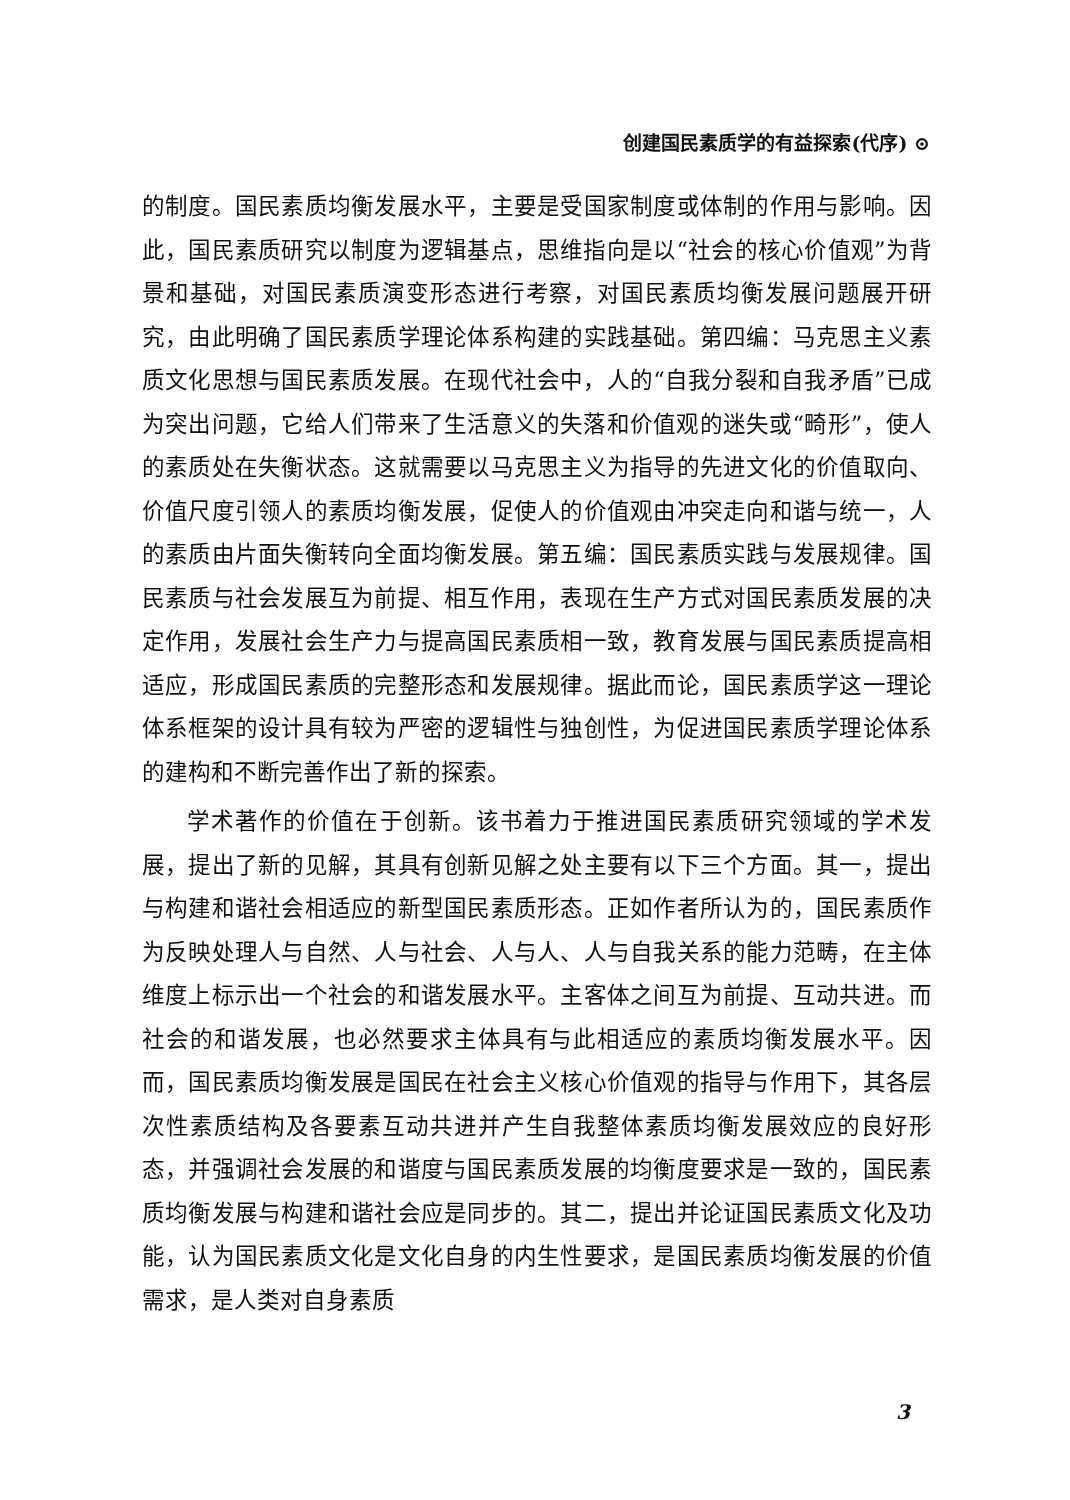创建国民素质学的有益探索(代序) ⊙
的制度。国民素质均衡发展水平，主要是受国家制度或体制的作用与影响。因此，国民素质研究以制度为逻辑基点，思维指向是以“社会的核心价值观”为背景和基础，对国民素质演变形态进行考察，对国民素质均衡发展问题展开研究，由此明确了国民素质学理论体系构建的实践基础。第四编：马克思主义素质文化思想与国民素质发展。在现代社会中，人的“自我分裂和自我矛盾”已成为突出问题，它给人们带来了生活意义的失落和价值观的迷失或“畸形”，使人的素质处在失衡状态。这就需要以马克思主义为指导的先进文化的价值取向、价值尺度引领人的素质均衡发展，促使人的价值观由冲突走向和谐与统一，人的素质由片面失衡转向全面均衡发展。第五编：国民素质实践与发展规律。国民素质与社会发展互为前提、相互作用，表现在生产方式对国民素质发展的决定作用，发展社会生产力与提高国民素质相一致，教育发展与国民素质提高相适应，形成国民素质的完整形态和发展规律。据此而论，国民素质学这一理论体系框架的设计具有较为严密的逻辑性与独创性，为促进国民素质学理论体系的建构和不断完善作出了新的探索。
学术著作的价值在于创新。该书着力于推进国民素质研究领域的学术发展，提出了新的见解，其具有创新见解之处主要有以下三个方面。其一，提出与构建和谐社会相适应的新型国民素质形态。正如作者所认为的，国民素质作为反映处理人与自然、人与社会、人与人、人与自我关系的能力范畴，在主体维度上标示出一个社会的和谐发展水平。主客体之间互为前提、互动共进。而社会的和谐发展，也必然要求主体具有与此相适应的素质均衡发展水平。因而，国民素质均衡发展是国民在社会主义核心价值观的指导与作用下，其各层次性素质结构及各要素互动共进并产生自我整体素质均衡发展效应的良好形态，并强调社会发展的和谐度与国民素质发展的均衡度要求是一致的，国民素质均衡发展与构建和谐社会应是同步的。其二，提出并论证国民素质文化及功能，认为国民素质文化是文化自身的内生性要求，是国民素质均衡发展的价值需求，是人类对自身素质
3